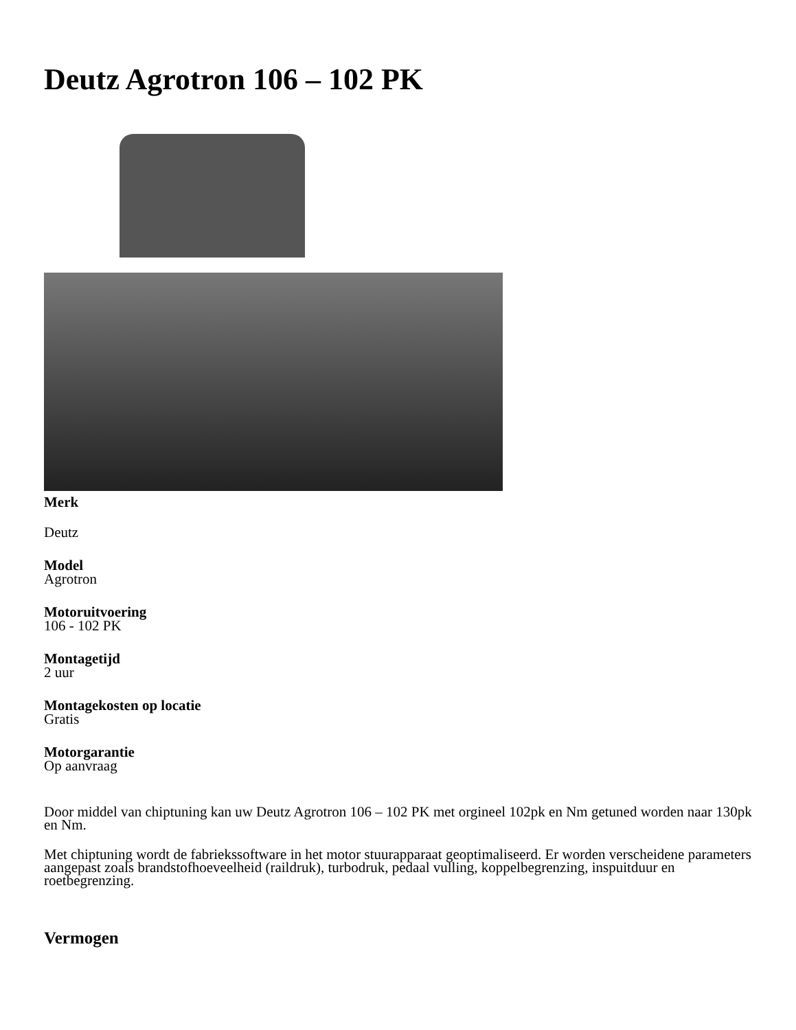Deutz Agrotron 106 – 102 PK
Merk
Deutz
Model
Agrotron
Motoruitvoering
106 - 102 PK
Montagetijd
2 uur
Montagekosten op locatie
Gratis
Motorgarantie
Op aanvraag
Door middel van chiptuning kan uw Deutz Agrotron 106 – 102 PK met orgineel 102pk en Nm getuned worden naar 130pk en Nm.
Met chiptuning wordt de fabriekssoftware in het motor stuurapparaat geoptimaliseerd. Er worden verscheidene parameters aangepast zoals brandstofhoeveelheid (raildruk), turbodruk, pedaal vulling, koppelbegrenzing, inspuitduur en roetbegrenzing.
Vermogen